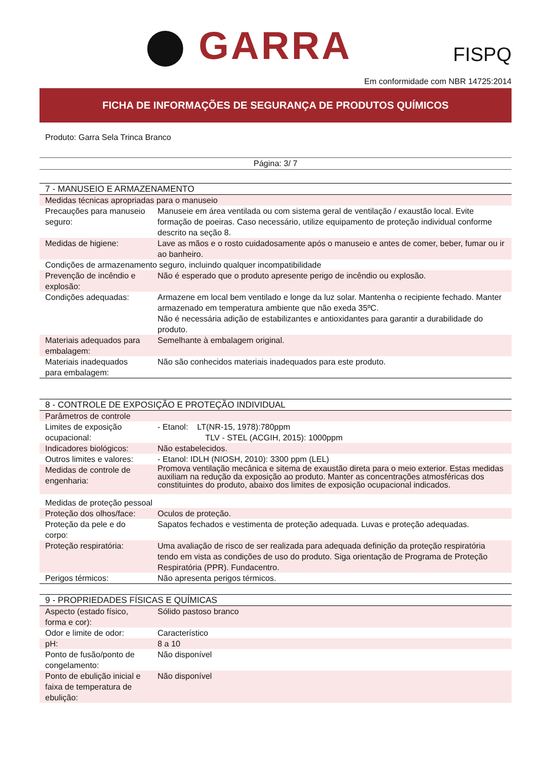GARRA FISPQ
Em conformidade com NBR 14725:2014
FICHA DE INFORMAÇÕES DE SEGURANÇA DE PRODUTOS QUÍMICOS
Produto: Garra Sela Trinca Branco
Página: 3/ 7
| 7 - MANUSEIO E ARMAZENAMENTO | |
| Medidas técnicas apropriadas para o manuseio | |
| Precauções para manuseio seguro: | Manuseie em área ventilada ou com sistema geral de ventilação / exaustão local. Evite formação de poeiras. Caso necessário, utilize equipamento de proteção individual conforme descrito na seção 8. |
| Medidas de higiene: | Lave as mãos e o rosto cuidadosamente após o manuseio e antes de comer, beber, fumar ou ir ao banheiro. |
| Condições de armazenamento seguro, incluindo qualquer incompatibilidade | |
| Prevenção de incêndio e explosão: | Não é esperado que o produto apresente perigo de incêndio ou explosão. |
| Condições adequadas: | Armazene em local bem ventilado e longe da luz solar. Mantenha o recipiente fechado. Manter armazenado em temperatura ambiente que não exeda 35ºC. Não é necessária adição de estabilizantes e antioxidantes para garantir a durabilidade do produto. |
| Materiais adequados para embalagem: | Semelhante à embalagem original. |
| Materiais inadequados para embalagem: | Não são conhecidos materiais inadequados para este produto. |
| 8 - CONTROLE DE EXPOSIÇÃO E PROTEÇÃO INDIVIDUAL | |
| Parâmetros de controle | |
| Limites de exposição ocupacional: | - Etanol: LT(NR-15, 1978):780ppm TLV - STEL (ACGIH, 2015): 1000ppm |
| Indicadores biológicos: | Não estabelecidos. |
| Outros limites e valores: | - Etanol: IDLH (NIOSH, 2010): 3300 ppm (LEL) |
| Medidas de controle de engenharia: | Promova ventilação mecânica e sitema de exaustão direta para o meio exterior. Estas medidas auxiliam na redução da exposição ao produto. Manter as concentrações atmosféricas dos constituintes do produto, abaixo dos limites de exposição ocupacional indicados. |
| Medidas de proteção pessoal | |
| Proteção dos olhos/face: | Oculos de proteção. |
| Proteção da pele e do corpo: | Sapatos fechados e vestimenta de proteção adequada. Luvas e proteção adequadas. |
| Proteção respiratória: | Uma avaliação de risco de ser realizada para adequada definição da proteção respiratória tendo em vista as condições de uso do produto. Siga orientação de Programa de Proteção Respiratória (PPR). Fundacentro. |
| Perigos térmicos: | Não apresenta perigos térmicos. |
| 9 - PROPRIEDADES FÍSICAS E QUÍMICAS | |
| Aspecto (estado físico, forma e cor): | Sólido pastoso branco |
| Odor e limite de odor: | Característico |
| pH: | 8 a 10 |
| Ponto de fusão/ponto de congelamento: | Não disponível |
| Ponto de ebulição inicial e faixa de temperatura de ebulição: | Não disponível |